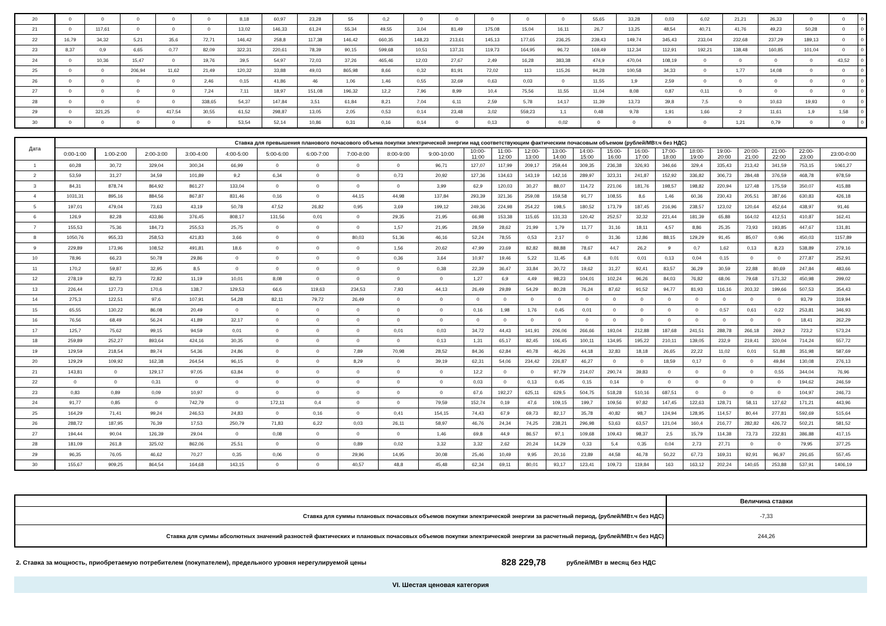| 20 | 0 | 0 | 0 | 0 | 0 | 8,18 | 60,97 | 23,28 | 55 | 0,2 | 0 | 0 | 0 | 0 | 0 | 55,65 | 33,28 | 0,03 | 6,02 | 21,21 | 26,33 | 0 | 0 | 0 |
| 21 | 0 | 117,61 | 0 | 0 | 0 | 13,02 | 146,33 | 61,24 | 55,34 | 49,55 | 3,04 | 81,49 | 175,08 | 15,04 | 16,11 | 26,7 | 13,25 | 48,54 | 40,71 | 41,76 | 49,23 | 50,28 | 0 | 0 |
| 22 | 16,79 | 34,32 | 5,21 | 35,6 | 72,71 | 146,42 | 258,8 | 117,38 | 146,42 | 660,35 | 148,23 | 213,61 | 145,13 | 177,65 | 236,25 | 239,43 | 149,74 | 345,43 | 233,04 | 232,68 | 237,29 | 189,13 | 0 | 0 |
| 23 | 8,37 | 0,9 | 6,65 | 0,77 | 82,09 | 322,31 | 220,61 | 78,39 | 90,15 | 599,68 | 10,51 | 137,31 | 119,73 | 164,95 | 96,72 | 169,49 | 112,34 | 112,91 | 192,21 | 138,48 | 160,85 | 101,04 | 0 | 0 |
| 24 | 0 | 10,36 | 15,47 | 0 | 19,76 | 39,5 | 54,97 | 72,03 | 37,26 | 465,46 | 12,03 | 27,67 | 2,49 | 16,28 | 383,38 | 474,9 | 470,04 | 108,19 | 0 | 0 | 0 | 0 | 43,52 | 0 |
| 25 | 0 | 0 | 206,94 | 11,62 | 21,49 | 120,32 | 33,88 | 49,03 | 865,98 | 8,66 | 0,32 | 81,91 | 72,02 | 113 | 115,26 | 94,28 | 100,58 | 34,33 | 0 | 1,77 | 14,08 | 0 | 0 | 0 |
| 26 | 0 | 0 | 0 | 0 | 2,46 | 0,15 | 41,86 | 46 | 1,06 | 1,46 | 0,55 | 32,69 | 0,63 | 0,03 | 0 | 11,55 | 1,9 | 2,59 | 0 | 0 | 0 | 0 | 0 | 0 |
| 27 | 0 | 0 | 0 | 0 | 7,24 | 7,11 | 18,97 | 151,08 | 196,32 | 12,2 | 7,96 | 8,99 | 10,4 | 75,56 | 11,55 | 11,04 | 8,08 | 0,87 | 0,11 | 0 | 0 | 0 | 0 | 0 |
| 28 | 0 | 0 | 0 | 0 | 338,65 | 54,37 | 147,84 | 3,51 | 61,84 | 8,21 | 7,04 | 6,11 | 2,59 | 5,78 | 14,17 | 11,39 | 13,73 | 39,8 | 7,5 | 0 | 10,63 | 19,93 | 0 | 0 |
| 29 | 0 | 321,25 | 0 | 417,54 | 30,55 | 61,52 | 298,87 | 13,05 | 2,05 | 0,53 | 0,14 | 23,48 | 3,02 | 559,23 | 1,1 | 0,48 | 9,78 | 1,91 | 1,66 | 2 | 11,61 | 1,9 | 1,58 | 0 |
| 30 | 0 | 0 | 0 | 0 | 0 | 53,54 | 52,14 | 10,86 | 0,31 | 0,16 | 0,14 | 0 | 0,13 | 0 | 0,02 | 0 | 0 | 0 | 0 | 1,21 | 0,79 | 0 | 0 | 0 |
| Дата | Ставка для превышения планового почасового объема покупки электрической энергии над соответствующим фактическим почасовым объемом (рублей/МВт.ч без НДС) | | | | | | | | | | | | | | | | | | | | | | | |
| --- | --- | --- | --- | --- | --- | --- | --- | --- | --- | --- | --- | --- | --- | --- | --- | --- | --- | --- | --- | --- | --- | --- | --- | --- |
| | 0:00-1:00 | 1:00-2:00 | 2:00-3:00 | 3:00-4:00 | 4:00-5:00 | 5:00-6:00 | 6:00-7:00 | 7:00-8:00 | 8:00-9:00 | 9:00-10:00 | 10:00- 11:00 | 11:00- 12:00 | 12:00- 13:00 | 13:00- 14:00 | 14:00- 15:00 | 15:00- 16:00 | 16:00- 17:00 | 17:00- 18:00 | 18:00- 19:00 | 19:00- 20:00 | 20:00- 21:00 | 21:00- 22:00 | 22:00- 23:00 | 23:00-0:00 |
| 1 | 60,28 | 30,72 | 329,04 | 300,34 | 66,99 | 0 | 0 | 0 | 0 | 96,71 | 127,07 | 117,99 | 209,17 | 259,44 | 309,35 | 236,38 | 326,93 | 346,66 | 329,4 | 335,43 | 213,42 | 341,59 | 753,15 | 1061,27 |
| 2 | 53,59 | 31,27 | 34,59 | 101,89 | 9,2 | 6,34 | 0 | 0 | 0,73 | 20,92 | 127,36 | 134,63 | 143,19 | 142,16 | 289,97 | 323,31 | 241,87 | 152,92 | 336,82 | 306,73 | 284,48 | 376,59 | 468,78 | 978,59 |
| 3 | 84,31 | 878,74 | 864,92 | 861,27 | 133,04 | 0 | 0 | 0 | 0 | 3,99 | 62,9 | 120,03 | 30,27 | 88,07 | 114,72 | 221,06 | 181,76 | 198,57 | 198,82 | 220,94 | 127,48 | 175,59 | 350,07 | 415,88 |
| 4 | 1031,31 | 895,16 | 884,56 | 867,87 | 831,46 | 0,16 | 0 | 44,15 | 44,98 | 137,84 | 293,39 | 321,36 | 259,08 | 159,58 | 91,77 | 108,55 | 8,6 | 1,46 | 60,36 | 230,43 | 205,51 | 387,66 | 630,83 | 426,18 |
| 5 | 197,01 | 479,04 | 73,63 | 43,19 | 50,78 | 47,52 | 26,82 | 0,95 | 3,69 | 199,12 | 249,36 | 224,98 | 254,22 | 198,5 | 180,52 | 173,79 | 187,45 | 216,96 | 238,57 | 123,02 | 120,64 | 452,64 | 438,97 | 91,46 |
| 6 | 126,9 | 82,28 | 433,86 | 376,45 | 808,17 | 131,56 | 0,01 | 0 | 29,35 | 21,95 | 66,98 | 153,38 | 115,65 | 131,33 | 120,42 | 252,57 | 32,32 | 221,44 | 181,39 | 65,88 | 164,02 | 412,51 | 410,87 | 162,41 |
| 7 | 155,53 | 75,36 | 184,73 | 255,53 | 25,75 | 0 | 0 | 0 | 1,57 | 21,95 | 28,59 | 28,62 | 21,99 | 1,79 | 11,77 | 31,16 | 18,11 | 4,57 | 8,86 | 25,35 | 73,93 | 193,85 | 447,67 | 131,81 |
| 8 | 1050,76 | 955,33 | 258,53 | 421,83 | 3,66 | 0 | 0 | 80,03 | 51,36 | 46,16 | 52,24 | 78,55 | 0,53 | 2,17 | 0 | 31,36 | 12,86 | 88,15 | 129,29 | 91,45 | 85,07 | 0,96 | 450,03 | 1157,89 |
| 9 | 229,89 | 173,96 | 108,52 | 491,81 | 18,6 | 0 | 0 | 0 | 1,56 | 20,62 | 47,99 | 23,69 | 82,82 | 88,88 | 78,67 | 44,7 | 26,2 | 9 | 0,7 | 1,62 | 0,13 | 8,23 | 538,89 | 279,16 |
| 10 | 78,96 | 66,23 | 50,78 | 29,86 | 0 | 0 | 0 | 0 | 0,36 | 3,64 | 10,97 | 19,46 | 5,22 | 11,45 | 6,8 | 0,01 | 0,01 | 0,13 | 0,04 | 0,15 | 0 | 0 | 277,87 | 252,91 |
| 11 | 170,2 | 59,87 | 32,95 | 8,5 | 0 | 0 | 0 | 0 | 0 | 0,38 | 22,39 | 36,47 | 33,84 | 30,72 | 19,62 | 31,27 | 92,41 | 83,57 | 36,29 | 30,59 | 22,88 | 80,69 | 247,84 | 483,66 |
| 12 | 278,19 | 82,73 | 72,82 | 11,19 | 10,01 | 8,08 | 0 | 0 | 0 | 0 | 1,27 | 6,9 | 4,49 | 98,23 | 104,01 | 102,24 | 96,26 | 84,03 | 76,82 | 68,06 | 79,68 | 171,32 | 450,98 | 299,02 |
| 13 | 226,44 | 127,73 | 170,6 | 138,7 | 129,53 | 66,6 | 119,63 | 234,53 | 7,93 | 44,13 | 26,49 | 29,89 | 54,29 | 80,28 | 76,24 | 87,62 | 91,52 | 94,77 | 81,93 | 116,16 | 203,32 | 199,66 | 507,53 | 354,43 |
| 14 | 275,3 | 122,51 | 97,6 | 107,91 | 54,28 | 82,11 | 79,72 | 26,49 | 0 | 0 | 0 | 0 | 0 | 0 | 0 | 0 | 0 | 0 | 0 | 0 | 0 | 0 | 93,79 | 319,94 |
| 15 | 65,55 | 130,22 | 86,08 | 20,49 | 0 | 0 | 0 | 0 | 0 | 0 | 0,16 | 1,98 | 1,76 | 0,45 | 0,01 | 0 | 0 | 0 | 0 | 0,57 | 0,61 | 0,22 | 253,81 | 346,93 |
| 16 | 76,56 | 68,49 | 56,24 | 41,89 | 32,17 | 0 | 0 | 0 | 0 | 0 | 0 | 0 | 0 | 0 | 0 | 0 | 0 | 0 | 0 | 0 | 0 | 0 | 18,41 | 262,29 |
| 17 | 125,7 | 75,62 | 99,15 | 94,59 | 0,01 | 0 | 0 | 0 | 0,01 | 0,03 | 34,72 | 44,43 | 141,91 | 206,06 | 266,66 | 193,04 | 212,88 | 187,68 | 241,51 | 288,78 | 266,18 | 269,2 | 723,2 | 573,24 |
| 18 | 259,89 | 252,27 | 893,64 | 424,16 | 30,35 | 0 | 0 | 0 | 0 | 0,13 | 1,31 | 65,17 | 82,45 | 106,45 | 100,11 | 134,95 | 195,22 | 210,11 | 139,05 | 232,9 | 219,41 | 320,04 | 714,24 | 557,72 |
| 19 | 129,59 | 218,54 | 89,74 | 54,36 | 24,86 | 0 | 0 | 7,89 | 70,98 | 28,52 | 84,36 | 62,84 | 40,78 | 46,26 | 44,18 | 32,83 | 18,18 | 26,65 | 22,22 | 11,02 | 0,01 | 51,88 | 351,98 | 587,69 |
| 20 | 129,29 | 109,92 | 162,38 | 264,54 | 96,15 | 0 | 0 | 8,29 | 0 | 39,19 | 62,31 | 54,06 | 234,42 | 226,87 | 46,27 | 0 | 0 | 18,59 | 0,17 | 0 | 0 | 49,84 | 130,08 | 276,13 |
| 21 | 143,81 | 0 | 129,17 | 97,05 | 63,84 | 0 | 0 | 0 | 0 | 0 | 12,2 | 0 | 0 | 97,79 | 214,07 | 290,74 | 39,83 | 0 | 0 | 0 | 0 | 0,55 | 344,04 | 76,96 |
| 22 | 0 | 0 | 0,31 | 0 | 0 | 0 | 0 | 0 | 0 | 0 | 0,03 | 0 | 0,13 | 0,45 | 0,15 | 0,14 | 0 | 0 | 0 | 0 | 0 | 0 | 194,62 | 246,59 |
| 23 | 0,83 | 0,89 | 0,09 | 10,97 | 0 | 0 | 0 | 0 | 0 | 0 | 67,6 | 192,27 | 625,11 | 629,5 | 504,75 | 518,28 | 510,16 | 687,51 | 0 | 0 | 0 | 0 | 104,97 | 246,73 |
| 24 | 91,77 | 0,85 | 0 | 742,79 | 0 | 172,11 | 0,4 | 0 | 0 | 79,59 | 152,74 | 0,19 | 47,6 | 109,15 | 199,7 | 109,56 | 97,82 | 147,45 | 122,63 | 128,71 | 58,11 | 127,62 | 171,21 | 443,96 |
| 25 | 164,29 | 71,41 | 99,24 | 246,53 | 24,83 | 0 | 0,16 | 0 | 0,41 | 154,15 | 74,43 | 67,9 | 69,73 | 82,17 | 35,78 | 40,82 | 98,7 | 124,94 | 128,95 | 114,57 | 80,44 | 277,81 | 592,69 | 515,64 |
| 26 | 288,72 | 187,95 | 76,39 | 17,53 | 250,79 | 71,83 | 6,22 | 0,03 | 26,11 | 58,97 | 46,76 | 24,34 | 74,25 | 238,21 | 296,98 | 53,63 | 63,57 | 121,04 | 160,4 | 216,77 | 282,82 | 426,72 | 502,21 | 581,52 |
| 27 | 194,44 | 90,04 | 126,39 | 29,04 | 0 | 0,08 | 0 | 0 | 0 | 1,46 | 69,8 | 44,9 | 86,57 | 97,1 | 109,68 | 109,43 | 98,37 | 2,5 | 15,79 | 114,38 | 73,73 | 232,81 | 386,88 | 417,15 |
| 28 | 181,09 | 261,8 | 325,02 | 862,06 | 25,51 | 0 | 0 | 0,89 | 0,02 | 3,32 | 3,32 | 2,62 | 20,24 | 14,29 | 0,33 | 5,4 | 0,35 | 0,04 | 2,73 | 27,71 | 0 | 0 | 79,95 | 377,25 |
| 29 | 96,35 | 76,05 | 46,62 | 70,27 | 0,35 | 0,06 | 0 | 29,96 | 14,95 | 30,08 | 25,46 | 10,49 | 9,95 | 20,16 | 23,89 | 44,58 | 46,78 | 50,22 | 67,73 | 169,31 | 92,91 | 96,97 | 291,65 | 557,45 |
| 30 | 155,67 | 909,25 | 864,54 | 164,68 | 143,15 | 0 | 0 | 40,57 | 48,8 | 45,48 | 62,34 | 69,11 | 80,01 | 93,17 | 123,41 | 109,73 | 119,84 | 163 | 163,12 | 202,24 | 140,65 | 253,88 | 537,91 | 1406,19 |
| | Величина ставки |
| Ставка для суммы плановых почасовых объемов покупки электрической энергии за расчетный период, (рублей/МВт.ч без НДС) | -7,33 |
| Ставка для суммы абсолютных значений разностей фактических и плановых почасовых объемов покупки электрической энергии за расчетный период, (рублей/МВт.ч без НДС) | 244,26 |
2. Ставка за мощность, приобретаемую потребителем (покупателем), предельного уровня нерегулируемой цены 828 229,78 рублей/МВт в месяц без НДС
VI. Шестая ценовая категория